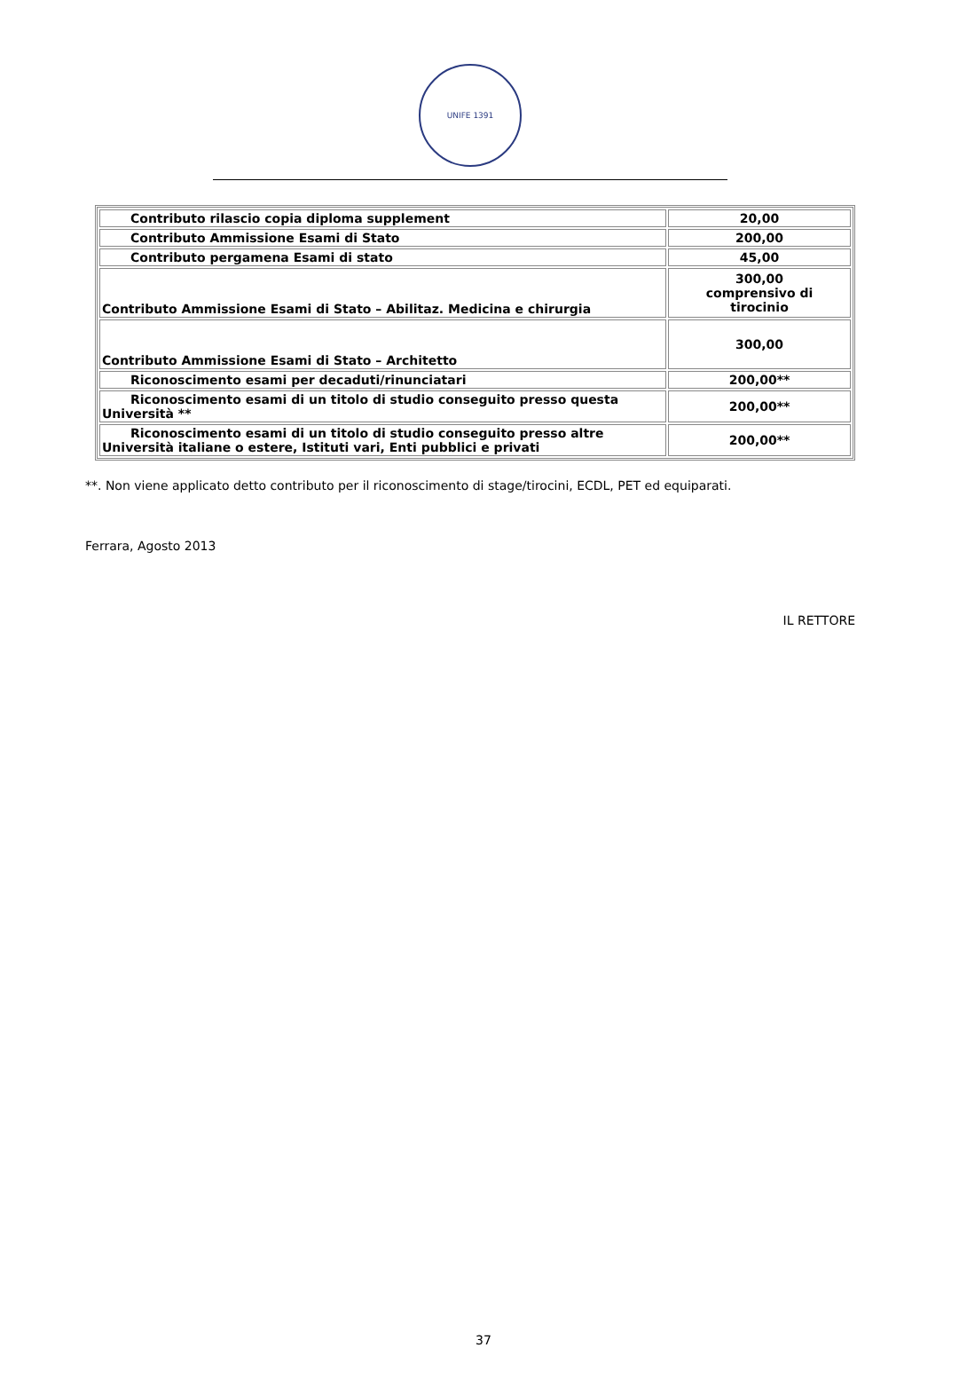UNIFE 1391
| Contributo rilascio copia diploma supplement | 20,00 |
| Contributo Ammissione Esami di Stato | 200,00 |
| Contributo pergamena Esami di stato | 45,00 |
| Contributo Ammissione Esami di Stato – Abilitaz. Medicina e chirurgia | 300,00 comprensivo di tirocinio |
| Contributo Ammissione Esami di Stato – Architetto | 300,00 |
| Riconoscimento esami per decaduti/rinunciatari | 200,00** |
| Riconoscimento esami di un titolo di studio conseguito presso questa Università ** | 200,00** |
| Riconoscimento esami di un titolo di studio conseguito presso altre Università italiane o estere, Istituti vari, Enti pubblici e privati | 200,00** |
**. Non viene applicato detto contributo per il riconoscimento di stage/tirocini, ECDL, PET ed equiparati.
Ferrara, Agosto 2013
IL RETTORE
37